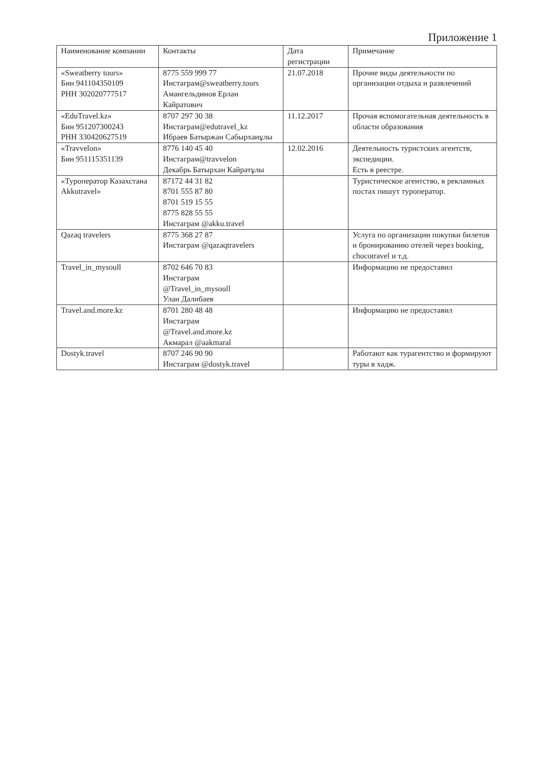Приложение 1
| Наименование компании | Контакты | Дата регистрации | Примечание |
| --- | --- | --- | --- |
| «Sweatberry tours» Бин 941104350109 РНН 302020777517 | 8775 559 999 77 Инстаграм@sweatberry.tours Амангельдинов Ерлан Кайратович | 21.07.2018 | Прочие виды деятельности по организации отдыха и развлечений |
| «EduTravel.kz» Бин 951207300243 РНН 330420627519 | 8707 297 30 38 Инстаграм@edutravel_kz Ибраев Батыржан Сабырханұлы | 11.12.2017 | Прочая вспомогательная деятельность в области образования |
| «Travvelon» Бин 951115351139 | 8776 140 45 40 Инстаграм@travvelon Декабрь Батырхан Кайратұлы | 12.02.2016 | Деятельность туристских агентств, экспедиции. Есть в реестре. |
| «Туроператор Казахстана Akkutravel» | 87172 44 31 82 8701 555 87 80 8701 519 15 55 8775 828 55 55 Инстаграм @akku.travel | | Туристическое агентство, в рекламных постах пишут туроператор. |
| Qazaq travelers | 8775 368 27 87 Инстаграм @qazaqtravelers | | Услуга по организации покупки билетов и бронированию отелей через booking, chocotravel и т.д. |
| Travel_in_mysoull | 8702 646 70 83 Инстаграм @Travel_in_mysoull Улан Далибаев | | Информацию не предоставил |
| Travel.and.more.kz | 8701 280 48 48 Инстаграм @Travel.and.more.kz Акмарал @aakmaral | | Информацию не предоставил |
| Dostyk.travel | 8707 246 90 90 Инстаграм @dostyk.travel | | Работают как турагентство и формируют туры в хадж. |